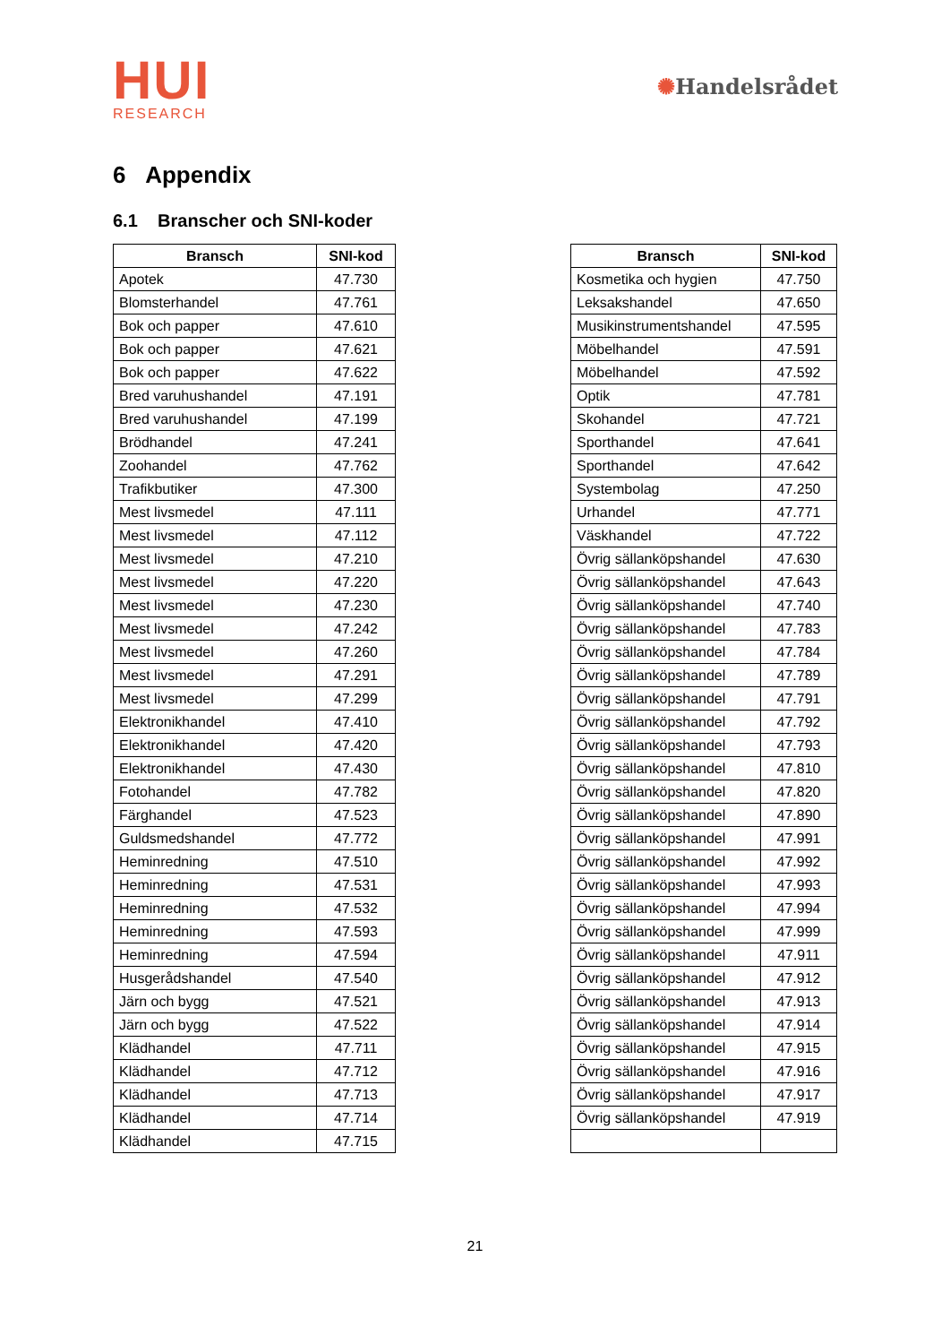HUI
RESEARCH
✺Handelsrådet
6 Appendix
6.1 Branscher och SNI-koder
| Bransch | SNI-kod |
| --- | --- |
| Apotek | 47.730 |
| Blomsterhandel | 47.761 |
| Bok och papper | 47.610 |
| Bok och papper | 47.621 |
| Bok och papper | 47.622 |
| Bred varuhushandel | 47.191 |
| Bred varuhushandel | 47.199 |
| Brödhandel | 47.241 |
| Zoohandel | 47.762 |
| Trafikbutiker | 47.300 |
| Mest livsmedel | 47.111 |
| Mest livsmedel | 47.112 |
| Mest livsmedel | 47.210 |
| Mest livsmedel | 47.220 |
| Mest livsmedel | 47.230 |
| Mest livsmedel | 47.242 |
| Mest livsmedel | 47.260 |
| Mest livsmedel | 47.291 |
| Mest livsmedel | 47.299 |
| Elektronikhandel | 47.410 |
| Elektronikhandel | 47.420 |
| Elektronikhandel | 47.430 |
| Fotohandel | 47.782 |
| Färghandel | 47.523 |
| Guldsmedshandel | 47.772 |
| Heminredning | 47.510 |
| Heminredning | 47.531 |
| Heminredning | 47.532 |
| Heminredning | 47.593 |
| Heminredning | 47.594 |
| Husgerådshandel | 47.540 |
| Järn och bygg | 47.521 |
| Järn och bygg | 47.522 |
| Klädhandel | 47.711 |
| Klädhandel | 47.712 |
| Klädhandel | 47.713 |
| Klädhandel | 47.714 |
| Klädhandel | 47.715 |
| Bransch | SNI-kod |
| --- | --- |
| Kosmetika och hygien | 47.750 |
| Leksakshandel | 47.650 |
| Musikinstrumentshandel | 47.595 |
| Möbelhandel | 47.591 |
| Möbelhandel | 47.592 |
| Optik | 47.781 |
| Skohandel | 47.721 |
| Sporthandel | 47.641 |
| Sporthandel | 47.642 |
| Systembolag | 47.250 |
| Urhandel | 47.771 |
| Väskhandel | 47.722 |
| Övrig sällanköpshandel | 47.630 |
| Övrig sällanköpshandel | 47.643 |
| Övrig sällanköpshandel | 47.740 |
| Övrig sällanköpshandel | 47.783 |
| Övrig sällanköpshandel | 47.784 |
| Övrig sällanköpshandel | 47.789 |
| Övrig sällanköpshandel | 47.791 |
| Övrig sällanköpshandel | 47.792 |
| Övrig sällanköpshandel | 47.793 |
| Övrig sällanköpshandel | 47.810 |
| Övrig sällanköpshandel | 47.820 |
| Övrig sällanköpshandel | 47.890 |
| Övrig sällanköpshandel | 47.991 |
| Övrig sällanköpshandel | 47.992 |
| Övrig sällanköpshandel | 47.993 |
| Övrig sällanköpshandel | 47.994 |
| Övrig sällanköpshandel | 47.999 |
| Övrig sällanköpshandel | 47.911 |
| Övrig sällanköpshandel | 47.912 |
| Övrig sällanköpshandel | 47.913 |
| Övrig sällanköpshandel | 47.914 |
| Övrig sällanköpshandel | 47.915 |
| Övrig sällanköpshandel | 47.916 |
| Övrig sällanköpshandel | 47.917 |
| Övrig sällanköpshandel | 47.919 |
21